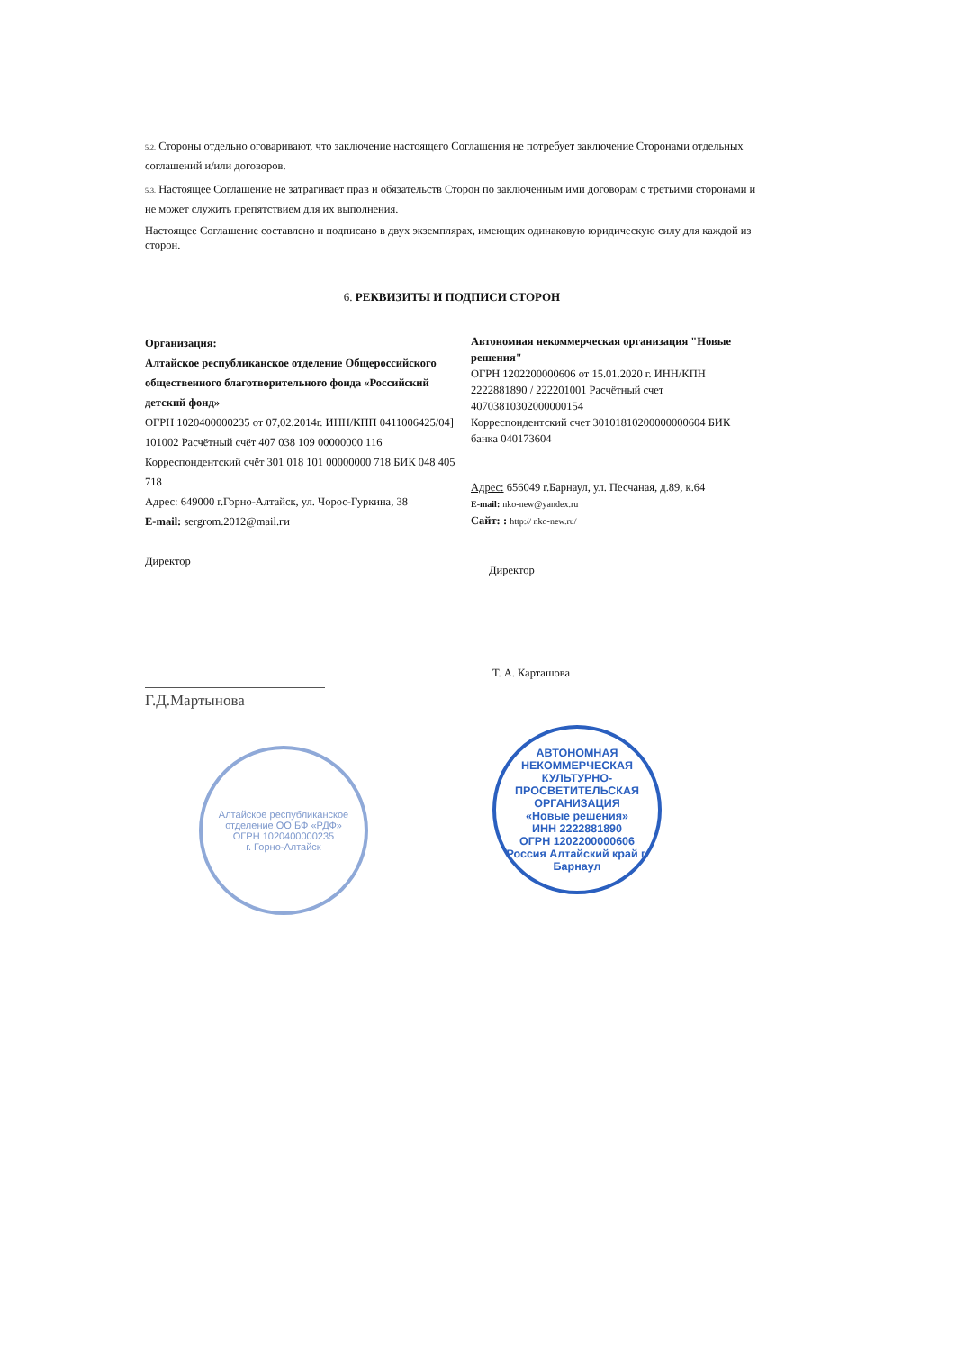5.2. Стороны отдельно оговаривают, что заключение настоящего Соглашения не потребует заключение Сторонами отдельных соглашений и/или договоров.
5.3. Настоящее Соглашение не затрагивает прав и обязательств Сторон по заключенным ими договорам с третьими сторонами и не может служить препятствием для их выполнения.
Настоящее Соглашение составлено и подписано в двух экземплярах, имеющих одинаковую юридическую силу для каждой из сторон.
6. РЕКВИЗИТЫ И ПОДПИСИ СТОРОН
Организация:
Алтайское республиканское отделение Общероссийского общественного благотворительного фонда «Российский детский фонд»
ОГРН 1020400000235 от 07,02.2014г. ИНН/КПП 0411006425/04] 101002 Расчётный счёт 407 038 109 00000000 116 Корреспондентский счёт 301 018 101 00000000 718 БИК 048 405 718
Адрес: 649000 г.Горно-Алтайск, ул. Чорос-Гуркина, 38
E-mail: sergrom.2012@mail.ги
Директор
Автономная некоммерческая организация "Новые решения"
ОГРН 1202200000606 от 15.01.2020 г. ИНН/КПН 2222881890 / 222201001 Расчётный счет 40703810302000000154
Корреспондентский счет 30101810200000000604 БИК банка 040173604
Адрес: 656049 г.Барнаул, ул. Песчаная, д.89, к.64
E-mail: nko-new@yandex.ru
Сайт: : http:// nko-new.ru/
Директор
Г.Д.Мартынова
Алтайское республиканское отделение ОО БФ «РДФ»
ОГРН 1020400000235
г. Горно-Алтайск
Т. А. Карташова
АВТОНОМНАЯ НЕКОММЕРЧЕСКАЯ КУЛЬТУРНО-ПРОСВЕТИТЕЛЬСКАЯ ОРГАНИЗАЦИЯ
«Новые решения»
ИНН 2222881890
ОГРН 1202200000606
Россия Алтайский край г. Барнаул